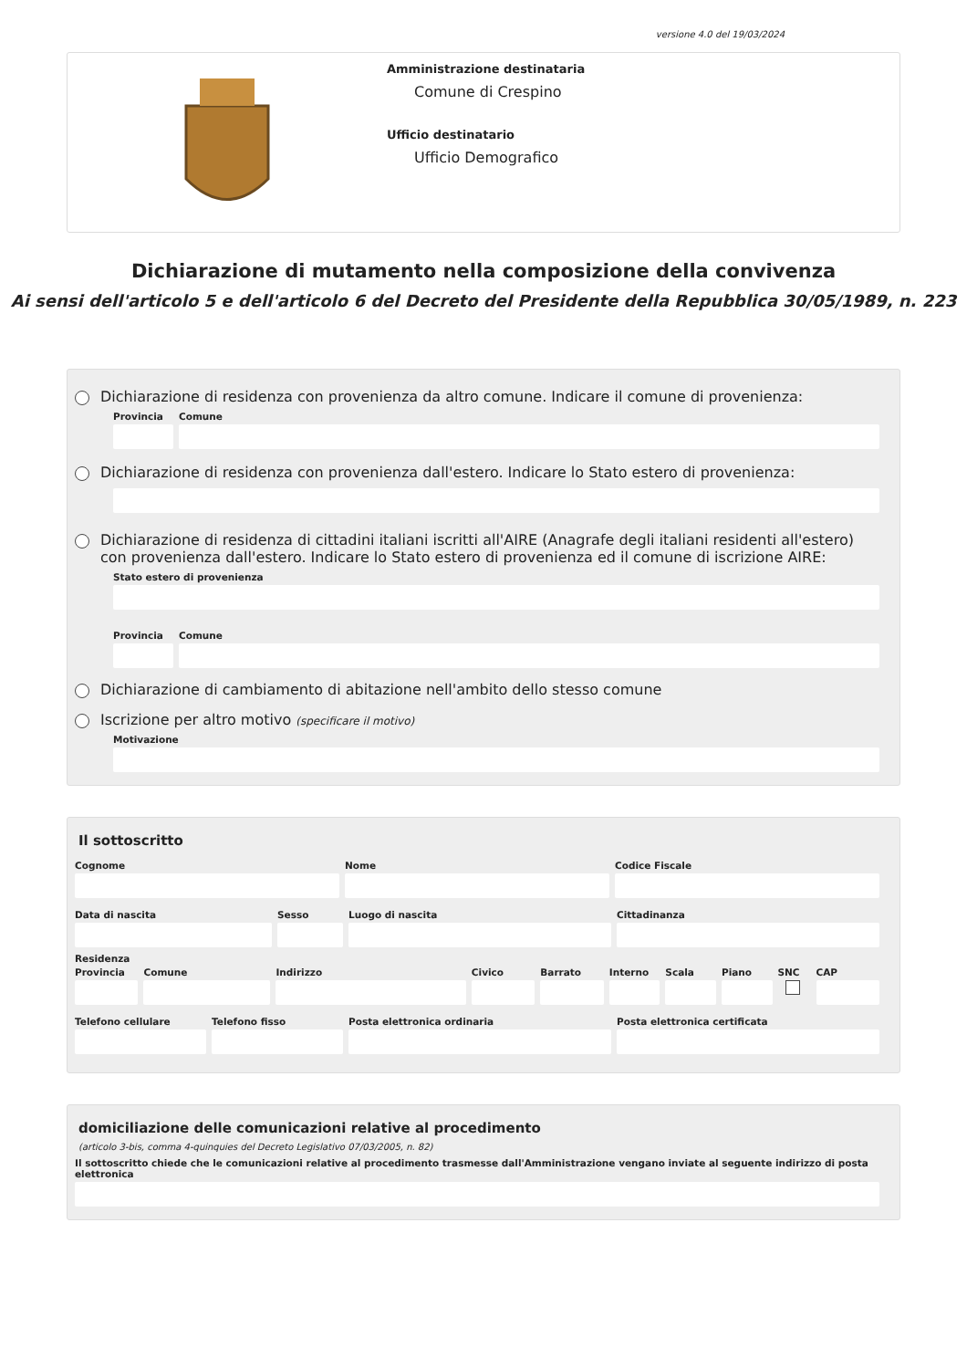versione 4.0 del 19/03/2024
Amministrazione destinataria
Comune di Crespino
Ufficio destinatario
Ufficio Demografico
Dichiarazione di mutamento nella composizione della convivenza
Ai sensi dell'articolo 5 e dell'articolo 6 del Decreto del Presidente della Repubblica 30/05/1989, n. 223
Dichiarazione di residenza con provenienza da altro comune. Indicare il comune di provenienza:
Provincia
Comune
Dichiarazione di residenza con provenienza dall'estero. Indicare lo Stato estero di provenienza:
Dichiarazione di residenza di cittadini italiani iscritti all'AIRE (Anagrafe degli italiani residenti all'estero) con provenienza dall'estero. Indicare lo Stato estero di provenienza ed il comune di iscrizione AIRE:
Stato estero di provenienza
Provincia
Comune
Dichiarazione di cambiamento di abitazione nell'ambito dello stesso comune
Iscrizione per altro motivo (specificare il motivo)
Motivazione
Il sottoscritto
Cognome Nome Codice Fiscale
Data di nascita Sesso Luogo di nascita Cittadinanza
Residenza
Provincia Comune Indirizzo Civico Barrato Interno Scala Piano SNC CAP
Telefono cellulare Telefono fisso Posta elettronica ordinaria Posta elettronica certificata
domiciliazione delle comunicazioni relative al procedimento
(articolo 3-bis, comma 4-quinquies del Decreto Legislativo 07/03/2005, n. 82)
Il sottoscritto chiede che le comunicazioni relative al procedimento trasmesse dall'Amministrazione vengano inviate al seguente indirizzo di posta elettronica